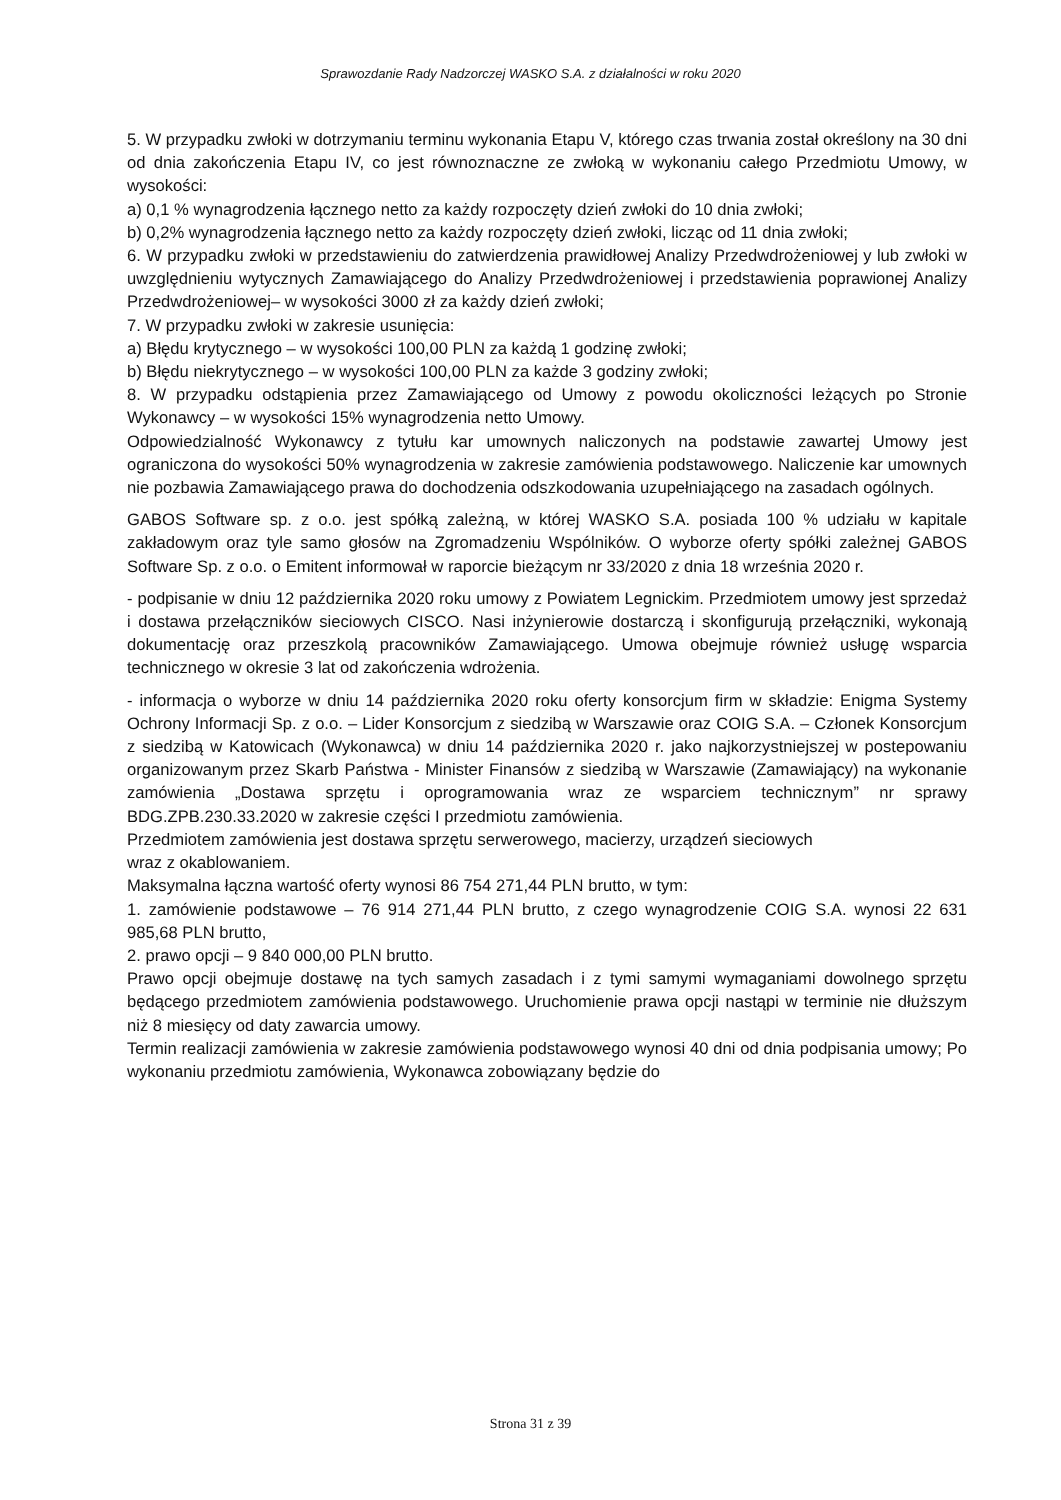Sprawozdanie Rady Nadzorczej WASKO S.A. z działalności w roku 2020
5. W przypadku zwłoki w dotrzymaniu terminu wykonania Etapu V, którego czas trwania został określony na 30 dni od dnia zakończenia Etapu IV, co jest równoznaczne ze zwłoką w wykonaniu całego Przedmiotu Umowy, w wysokości:
a) 0,1 % wynagrodzenia łącznego netto za każdy rozpoczęty dzień zwłoki do 10 dnia zwłoki;
b) 0,2% wynagrodzenia łącznego netto za każdy rozpoczęty dzień zwłoki, licząc od 11 dnia zwłoki;
6. W przypadku zwłoki w przedstawieniu do zatwierdzenia prawidłowej Analizy Przedwdrożeniowej y lub zwłoki w uwzględnieniu wytycznych Zamawiającego do Analizy Przedwdrożeniowej i przedstawienia poprawionej Analizy Przedwdrożeniowej– w wysokości 3000 zł za każdy dzień zwłoki;
7. W przypadku zwłoki w zakresie usunięcia:
a) Błędu krytycznego – w wysokości 100,00 PLN za każdą 1 godzinę zwłoki;
b) Błędu niekrytycznego – w wysokości 100,00 PLN za każde 3 godziny zwłoki;
8. W przypadku odstąpienia przez Zamawiającego od Umowy z powodu okoliczności leżących po Stronie Wykonawcy – w wysokości 15% wynagrodzenia netto Umowy.
Odpowiedzialność Wykonawcy z tytułu kar umownych naliczonych na podstawie zawartej Umowy jest ograniczona do wysokości 50% wynagrodzenia w zakresie zamówienia podstawowego. Naliczenie kar umownych nie pozbawia Zamawiającego prawa do dochodzenia odszkodowania uzupełniającego na zasadach ogólnych.
GABOS Software sp. z o.o. jest spółką zależną, w której WASKO S.A. posiada 100 % udziału w kapitale zakładowym oraz tyle samo głosów na Zgromadzeniu Wspólników. O wyborze oferty spółki zależnej GABOS Software Sp. z o.o. o Emitent informował w raporcie bieżącym nr 33/2020 z dnia 18 września 2020 r.
- podpisanie w dniu 12 października 2020 roku umowy z Powiatem Legnickim. Przedmiotem umowy jest sprzedaż i dostawa przełączników sieciowych CISCO. Nasi inżynierowie dostarczą i skonfigurują przełączniki, wykonają dokumentację oraz przeszkolą pracowników Zamawiającego. Umowa obejmuje również usługę wsparcia technicznego w okresie 3 lat od zakończenia wdrożenia.
- informacja o wyborze w dniu 14 października 2020 roku oferty konsorcjum firm w składzie: Enigma Systemy Ochrony Informacji Sp. z o.o. – Lider Konsorcjum z siedzibą w Warszawie oraz COIG S.A. – Członek Konsorcjum z siedzibą w Katowicach (Wykonawca) w dniu 14 października 2020 r. jako najkorzystniejszej w postepowaniu organizowanym przez Skarb Państwa - Minister Finansów z siedzibą w Warszawie (Zamawiający) na wykonanie zamówienia „Dostawa sprzętu i oprogramowania wraz ze wsparciem technicznym” nr sprawy BDG.ZPB.230.33.2020 w zakresie części I przedmiotu zamówienia.
Przedmiotem zamówienia jest dostawa sprzętu serwerowego, macierzy, urządzeń sieciowych
wraz z okablowaniem.
Maksymalna łączna wartość oferty wynosi 86 754 271,44 PLN brutto, w tym:
1. zamówienie podstawowe – 76 914 271,44 PLN brutto, z czego wynagrodzenie COIG S.A. wynosi 22 631 985,68 PLN brutto,
2. prawo opcji – 9 840 000,00 PLN brutto.
Prawo opcji obejmuje dostawę na tych samych zasadach i z tymi samymi wymaganiami dowolnego sprzętu będącego przedmiotem zamówienia podstawowego. Uruchomienie prawa opcji nastąpi w terminie nie dłuższym niż 8 miesięcy od daty zawarcia umowy.
Termin realizacji zamówienia w zakresie zamówienia podstawowego wynosi 40 dni od dnia podpisania umowy; Po wykonaniu przedmiotu zamówienia, Wykonawca zobowiązany będzie do
Strona 31 z 39